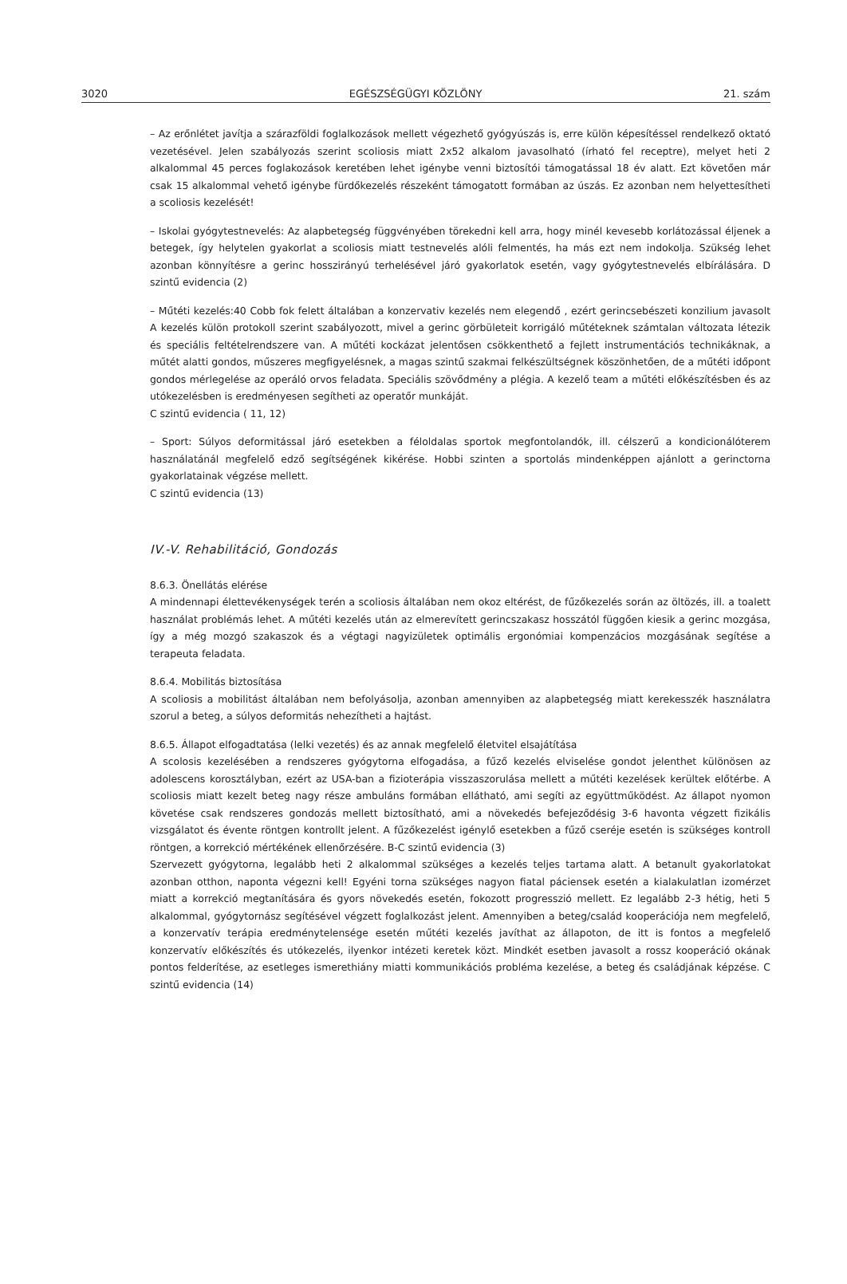3020 EGÉSZSÉGÜGYI KÖZLÖNY 21. szám
– Az erőnlétet javítja a szárazföldi foglalkozások mellett végezhető gyógyúszás is, erre külön képesítéssel rendelkező oktató vezetésével. Jelen szabályozás szerint scoliosis miatt 2x52 alkalom javasolható (írható fel receptre), melyet heti 2 alkalommal 45 perces foglakozások keretében lehet igénybe venni biztosítói támogatással 18 év alatt. Ezt követően már csak 15 alkalommal vehető igénybe fürdőkezelés részeként támogatott formában az úszás. Ez azonban nem helyettesítheti a scoliosis kezelését!
– Iskolai gyógytestnevelés: Az alapbetegség függvényében törekedni kell arra, hogy minél kevesebb korlátozással éljenek a betegek, így helytelen gyakorlat a scoliosis miatt testnevelés alóli felmentés, ha más ezt nem indokolja. Szükség lehet azonban könnyítésre a gerinc hosszirányú terhelésével járó gyakorlatok esetén, vagy gyógytestnevelés elbírálására. D szintű evidencia (2)
– Műtéti kezelés:40 Cobb fok felett általában a konzervativ kezelés nem elegendő , ezért gerincsebészeti konzilium javasolt A kezelés külön protokoll szerint szabályozott, mivel a gerinc görbületeit korrigáló műtéteknek számtalan változata létezik és speciális feltételrendszere van. A műtéti kockázat jelentősen csökkenthető a fejlett instrumentációs technikáknak, a műtét alatti gondos, műszeres megfigyelésnek, a magas szintű szakmai felkészültségnek köszönhetően, de a műtéti időpont gondos mérlegelése az operáló orvos feladata. Speciális szövődmény a plégia. A kezelő team a műtéti előkészítésben és az utókezelésben is eredményesen segítheti az operatőr munkáját.
C szintű evidencia ( 11, 12)
– Sport: Súlyos deformitással járó esetekben a féloldalas sportok megfontolandók, ill. célszerű a kondicionálóterem használatánál megfelelő edző segítségének kikérése. Hobbi szinten a sportolás mindenképpen ajánlott a gerinctorna gyakorlatainak végzése mellett.
C szintű evidencia (13)
IV.-V. Rehabilitáció, Gondozás
8.6.3. Önellátás elérése
A mindennapi élettevékenységek terén a scoliosis általában nem okoz eltérést, de fűzőkezelés során az öltözés, ill. a toalett használat problémás lehet. A műtéti kezelés után az elmerevített gerincszakasz hosszától függően kiesik a gerinc mozgása, így a még mozgó szakaszok és a végtagi nagyizületek optimális ergonómiai kompenzácios mozgásának segítése a terapeuta feladata.
8.6.4. Mobilitás biztosítása
A scoliosis a mobilitást általában nem befolyásolja, azonban amennyiben az alapbetegség miatt kerekesszék használatra szorul a beteg, a súlyos deformitás nehezítheti a hajtást.
8.6.5. Állapot elfogadtatása (lelki vezetés) és az annak megfelelő életvitel elsajátítása
A scolosis kezelésében a rendszeres gyógytorna elfogadása, a fűző kezelés elviselése gondot jelenthet különösen az adolescens korosztályban, ezért az USA-ban a fizioterápia visszaszorulása mellett a műtéti kezelések kerültek előtérbe. A scoliosis miatt kezelt beteg nagy része ambuláns formában ellátható, ami segíti az együttműködést. Az állapot nyomon követése csak rendszeres gondozás mellett biztosítható, ami a növekedés befejeződésig 3-6 havonta végzett fizikális vizsgálatot és évente röntgen kontrollt jelent. A fűzőkezelést igénylő esetekben a fűző cseréje esetén is szükséges kontroll röntgen, a korrekció mértékének ellenőrzésére. B-C szintű evidencia (3)
Szervezett gyógytorna, legalább heti 2 alkalommal szükséges a kezelés teljes tartama alatt. A betanult gyakorlatokat azonban otthon, naponta végezni kell! Egyéni torna szükséges nagyon fiatal páciensek esetén a kialakulatlan izomérzet miatt a korrekció megtanítására és gyors növekedés esetén, fokozott progresszió mellett. Ez legalább 2-3 hétig, heti 5 alkalommal, gyógytornász segítésével végzett foglalkozást jelent. Amennyiben a beteg/család kooperációja nem megfelelő, a konzervatív terápia eredménytelensége esetén műtéti kezelés javíthat az állapoton, de itt is fontos a megfelelő konzervatív előkészítés és utókezelés, ilyenkor intézeti keretek közt. Mindkét esetben javasolt a rossz kooperáció okának pontos felderítése, az esetleges ismerethiány miatti kommunikációs probléma kezelése, a beteg és családjának képzése. C szintű evidencia (14)